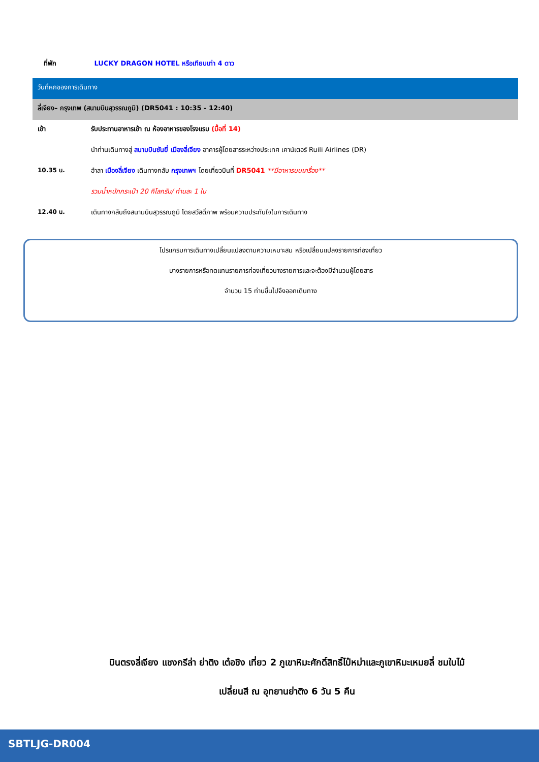ที่พัก LUCKY DRAGON HOTEL หรือเทียบเท่า 4 ดาว
| วันที่หกของการเดินทาง | |
| ลี่เจียง– กรุงเทพ (สนามบินสุวรรณภูมิ) (DR5041 : 10:35 - 12:40) | |
| เช้า | รับประทานอาหารเช้า ณ ห้องอาหารของโรงแรม (มื้อที่ 14) |
| | นำท่านเดินทางสู่ สนามบินซันยี่ เมืองลี่เจียง อาคารผู้โดยสารระหว่างประเทศ เคาน์เตอร์ Ruili Airlines (DR) |
| 10.35 น. | อำลา เมืองลี่เจียง เดินทางกลับ กรุงเทพฯ โดยเที่ยวบินที่ DR5041 **มีอาหารบนเครื่อง** |
| | รวมน้ำหนักกระเป๋า 20 กิโลกรัม/ ท่านละ 1 ใบ |
| 12.40 น. | เดินทางกลับถึงสนามบินสุวรรณภูมิ โดยสวัสดิ์ภาพ พร้อมความประทับใจในการเดินทาง |
โปรแกรมการเดินทางเปลี่ยนแปลงตามความเหมาะสม หรือเปลี่ยนแปลงรายการท่องเที่ยว
บางรายการหรือทดแทนรายการท่องเที่ยวบางรายการและจะต้องมีจำนวนผู้โดยสาร
จำนวน 15 ท่านขึ้นไปจึงออกเดินทาง
บินตรงลี่เจียง แชงกรีล่า ย่าติง เต๋อชิง เที่ยว 2 ภูเขาหิมะศักดิ์สิทธิ์ไป๋หม่าและภูเขาหิมะเหมยลี่ ชมใบไม้
เปลี่ยนสี ณ อุทยานย่าติง 6 วัน 5 คืน
SBTLJG-DR004